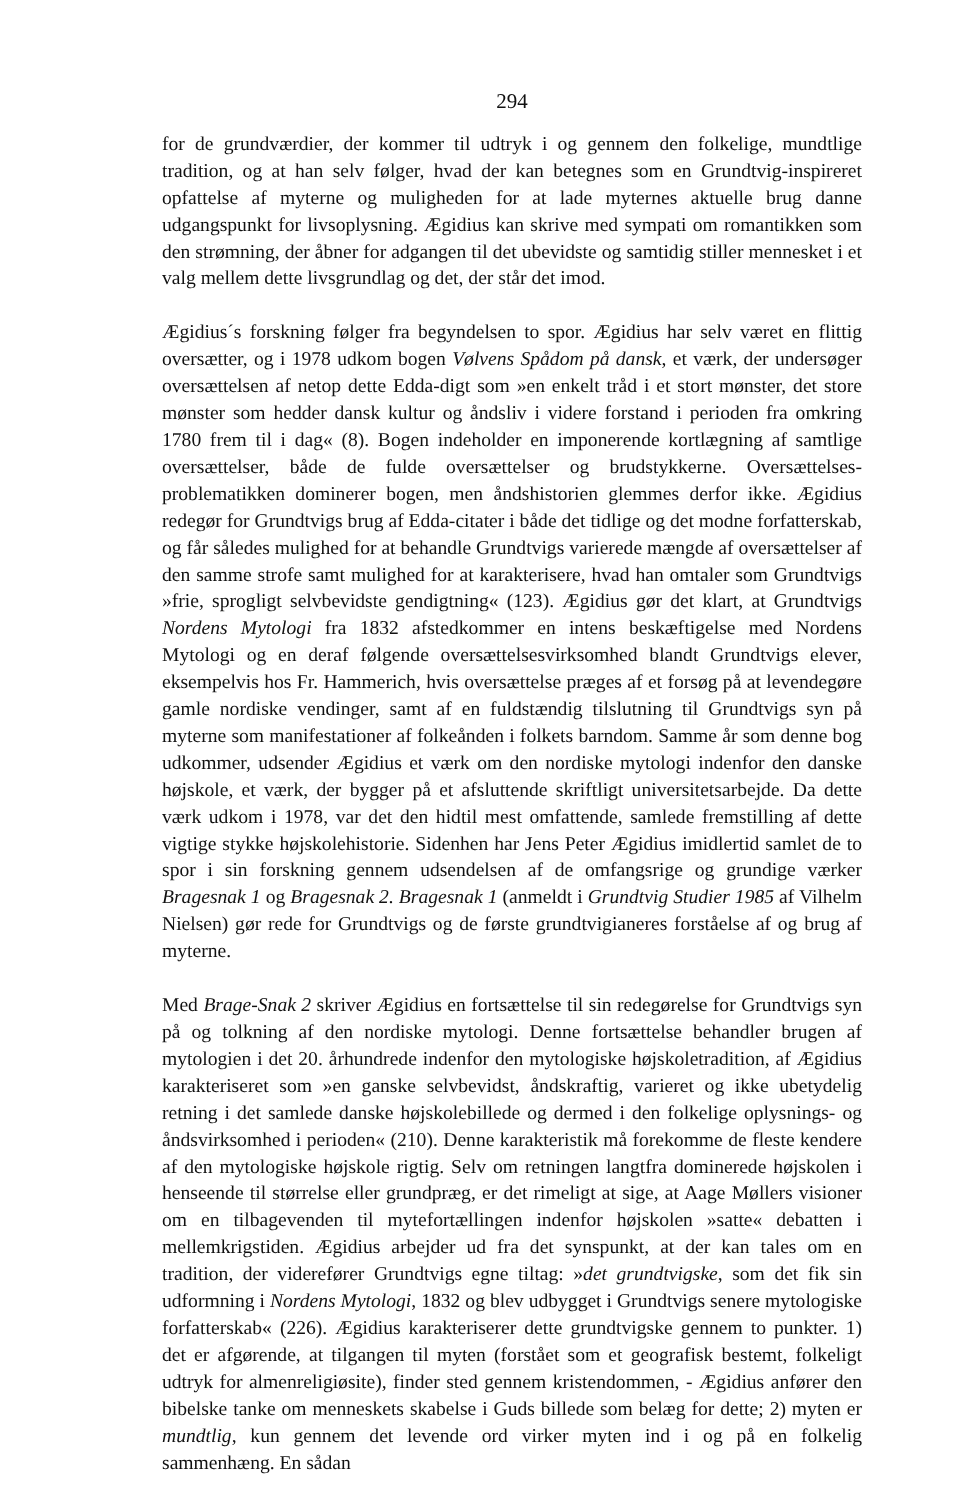294
for de grundværdier, der kommer til udtryk i og gennem den folkelige, mundtlige tradition, og at han selv følger, hvad der kan betegnes som en Grundtvig-inspireret opfattelse af myterne og muligheden for at lade myternes aktuelle brug danne udgangspunkt for livsoplysning. Ægidius kan skrive med sympati om romantikken som den strømning, der åbner for adgangen til det ubevidste og samtidig stiller mennesket i et valg mellem dette livsgrundlag og det, der står det imod.
Ægidius´s forskning følger fra begyndelsen to spor. Ægidius har selv været en flittig oversætter, og i 1978 udkom bogen Vølvens Spådom på dansk, et værk, der undersøger oversættelsen af netop dette Edda-digt som »en enkelt tråd i et stort mønster, det store mønster som hedder dansk kultur og åndsliv i videre forstand i perioden fra omkring 1780 frem til i dag« (8). Bogen indeholder en imponerende kortlægning af samtlige oversættelser, både de fulde oversættelser og brudstykkerne. Oversættelses-problematikken dominerer bogen, men åndshistorien glemmes derfor ikke. Ægidius redegør for Grundtvigs brug af Edda-citater i både det tidlige og det modne forfatterskab, og får således mulighed for at behandle Grundtvigs varierede mængde af oversættelser af den samme strofe samt mulighed for at karakterisere, hvad han omtaler som Grundtvigs »frie, sprogligt selvbevidste gendigtning« (123). Ægidius gør det klart, at Grundtvigs Nordens Mytologi fra 1832 afstedkommer en intens beskæftigelse med Nordens Mytologi og en deraf følgende oversættelsesvirksomhed blandt Grundtvigs elever, eksempelvis hos Fr. Hammerich, hvis oversættelse præges af et forsøg på at levendegøre gamle nordiske vendinger, samt af en fuldstændig tilslutning til Grundtvigs syn på myterne som manifestationer af folkeånden i folkets barndom. Samme år som denne bog udkommer, udsender Ægidius et værk om den nordiske mytologi indenfor den danske højskole, et værk, der bygger på et afsluttende skriftligt universitetsarbejde. Da dette værk udkom i 1978, var det den hidtil mest omfattende, samlede fremstilling af dette vigtige stykke højskolehistorie. Sidenhen har Jens Peter Ægidius imidlertid samlet de to spor i sin forskning gennem udsendelsen af de omfangsrige og grundige værker Bragesnak 1 og Bragesnak 2. Bragesnak 1 (anmeldt i Grundtvig Studier 1985 af Vilhelm Nielsen) gør rede for Grundtvigs og de første grundtvigianeres forståelse af og brug af myterne.
Med Brage-Snak 2 skriver Ægidius en fortsættelse til sin redegørelse for Grundtvigs syn på og tolkning af den nordiske mytologi. Denne fortsættelse behandler brugen af mytologien i det 20. århundrede indenfor den mytologiske højskoletradition, af Ægidius karakteriseret som »en ganske selvbevidst, åndskraftig, varieret og ikke ubetydelig retning i det samlede danske højskolebillede og dermed i den folkelige oplysnings- og åndsvirksomhed i perioden« (210). Denne karakteristik må forekomme de fleste kendere af den mytologiske højskole rigtig. Selv om retningen langtfra dominerede højskolen i henseende til størrelse eller grundpræg, er det rimeligt at sige, at Aage Møllers visioner om en tilbagevenden til mytefortællingen indenfor højskolen »satte« debatten i mellemkrigstiden. Ægidius arbejder ud fra det synspunkt, at der kan tales om en tradition, der viderefører Grundtvigs egne tiltag: »det grundtvigske, som det fik sin udformning i Nordens Mytologi, 1832 og blev udbygget i Grundtvigs senere mytologiske forfatterskab« (226). Ægidius karakteriserer dette grundtvigske gennem to punkter. 1) det er afgørende, at tilgangen til myten (forstået som et geografisk bestemt, folkeligt udtryk for almenreligiøsite), finder sted gennem kristendommen, - Ægidius anfører den bibelske tanke om menneskets skabelse i Guds billede som belæg for dette; 2) myten er mundtlig, kun gennem det levende ord virker myten ind i og på en folkelig sammenhæng. En sådan